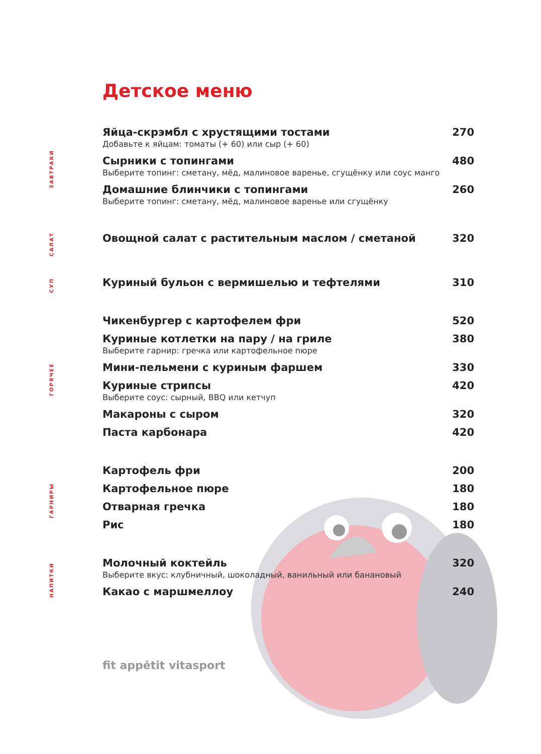Детское меню
ЗАВТРАКИ
Яйца-скрэмбл с хрустящими тостами 270
Добавьте к яйцам: томаты (+ 60) или сыр (+ 60)
Сырники с топингами 480
Выберите топинг: сметану, мёд, малиновое варенье, сгущёнку или соус манго
Домашние блинчики с топингами 260
Выберите топинг: сметану, мёд, малиновое варенье или сгущёнку
САЛАТ
Овощной салат с растительным маслом / сметаной 320
СУП
Куриный бульон с вермишелью и тефтелями 310
ГОРЯЧЕЕ
Чикенбургер с картофелем фри 520
Куриные котлетки на пару / на гриле 380
Выберите гарнир: гречка или картофельное пюре
Мини-пельмени с куриным фаршем 330
Куриные стрипсы 420
Выберите соус: сырный, BBQ или кетчуп
Макароны с сыром 320
Паста карбонара 420
ГАРНИРЫ
Картофель фри 200
Картофельное пюре 180
Отварная гречка 180
Рис 180
НАПИТКИ
Молочный коктейль 320
Выберите вкус: клубничный, шоколадный, ванильный или банановый
Какао с маршмеллоу 240
fit appėtit vitasport